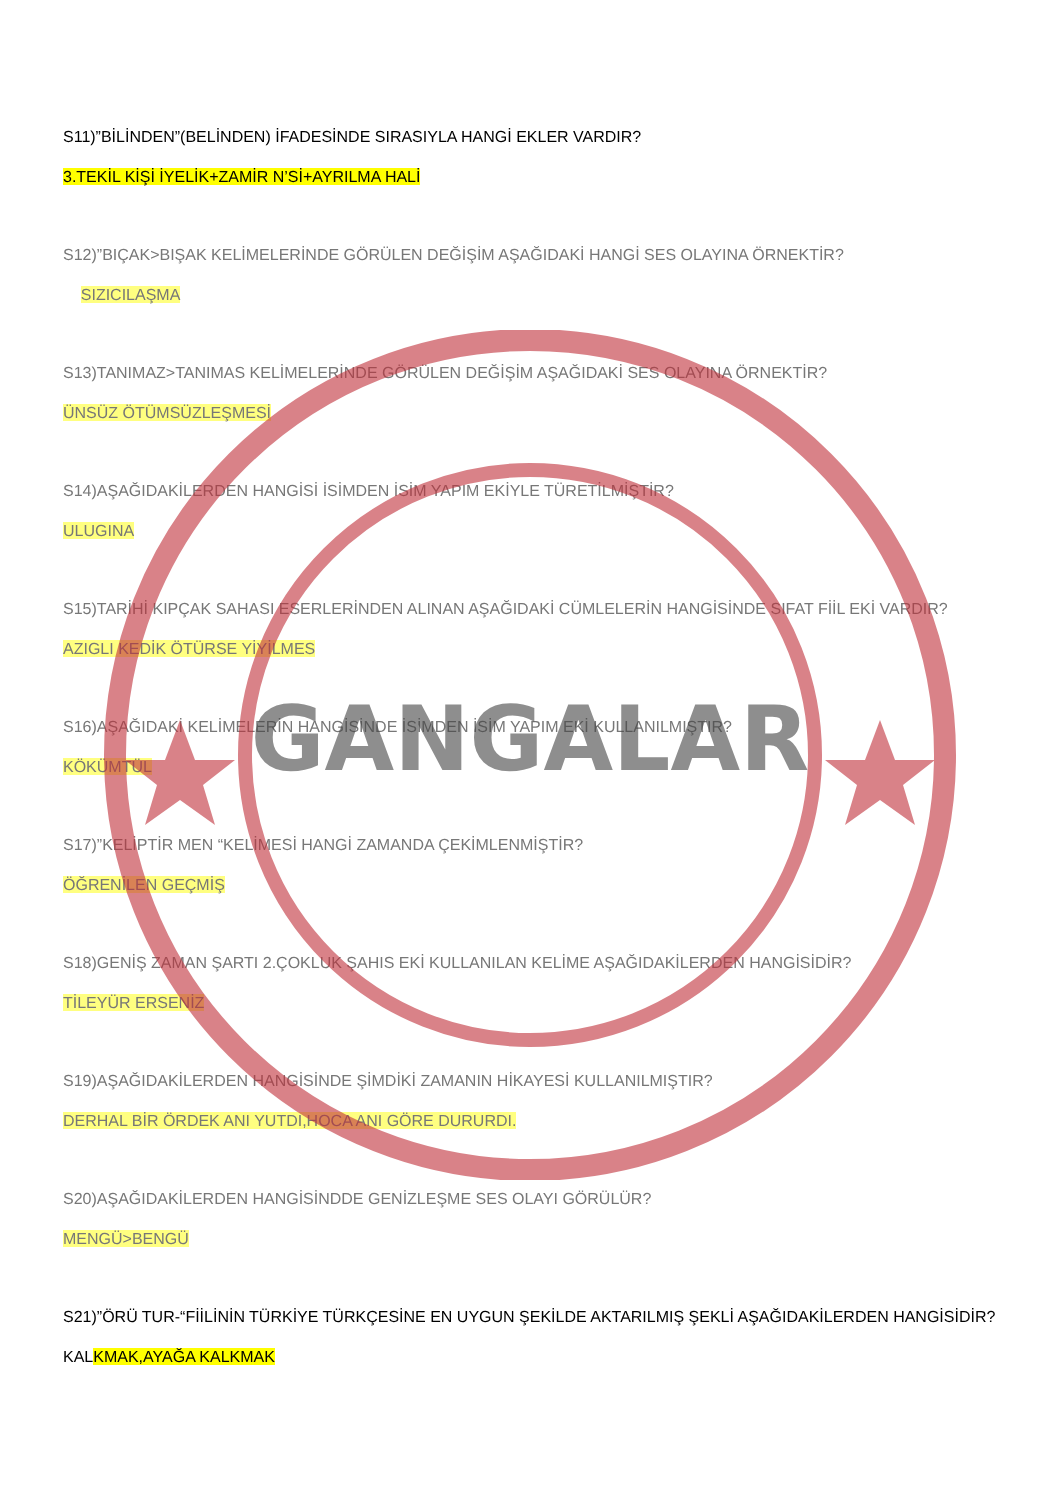GANGALAR
S11)”BİLİNDEN”(BELİNDEN) İFADESİNDE SIRASIYLA HANGİ EKLER VARDIR?
3.TEKİL KİŞİ İYELİK+ZAMİR N’Sİ+AYRILMA HALİ
S12)”BIÇAK>BIŞAK KELİMELERİNDE GÖRÜLEN DEĞİŞİM AŞAĞIDAKİ HANGİ SES OLAYINA ÖRNEKTİR?
SIZICILAŞMA
S13)TANIMAZ>TANIMAS KELİMELERİNDE GÖRÜLEN DEĞİŞİM AŞAĞIDAKİ SES OLAYINA ÖRNEKTİR?
ÜNSÜZ ÖTÜMSÜZLEŞMESİ
S14)AŞAĞIDAKİLERDEN HANGİSİ İSİMDEN İSİM YAPIM EKİYLE TÜRETİLMİŞTİR?
ULUGINA
S15)TARİHİ KIPÇAK SAHASI ESERLERİNDEN ALINAN AŞAĞIDAKİ CÜMLELERİN HANGİSİNDE SIFAT FİİL EKİ VARDIR?
AZIGLI KEDİK ÖTÜRSE YİYİLMES
S16)AŞAĞIDAKİ KELİMELERİN HANGİSİNDE İSİMDEN İSİM YAPIM EKİ KULLANILMIŞTIR?
KÖKÜMTÜL
S17)”KELİPTİR MEN “KELİMESİ HANGİ ZAMANDA ÇEKİMLENMİŞTİR?
ÖĞRENİLEN GEÇMİŞ
S18)GENİŞ ZAMAN ŞARTI 2.ÇOKLUK ŞAHIS EKİ KULLANILAN KELİME AŞAĞIDAKİLERDEN HANGİSİDİR?
TİLEYÜR ERSENİZ
S19)AŞAĞIDAKİLERDEN HANGİSİNDE ŞİMDİKİ ZAMANIN HİKAYESİ KULLANILMIŞTIR?
DERHAL BİR ÖRDEK ANI YUTDI,HOCA ANI GÖRE DURURDI.
S20)AŞAĞIDAKİLERDEN HANGİSİNDDE GENİZLEŞME SES OLAYI GÖRÜLÜR?
MENGÜ>BENGÜ
S21)”ÖRÜ TUR-“FİİLİNİN TÜRKİYE TÜRKÇESİNE EN UYGUN ŞEKİLDE AKTARILMIŞ ŞEKLİ AŞAĞIDAKİLERDEN HANGİSİDİR?
KALKMAK,AYAĞA KALKMAK